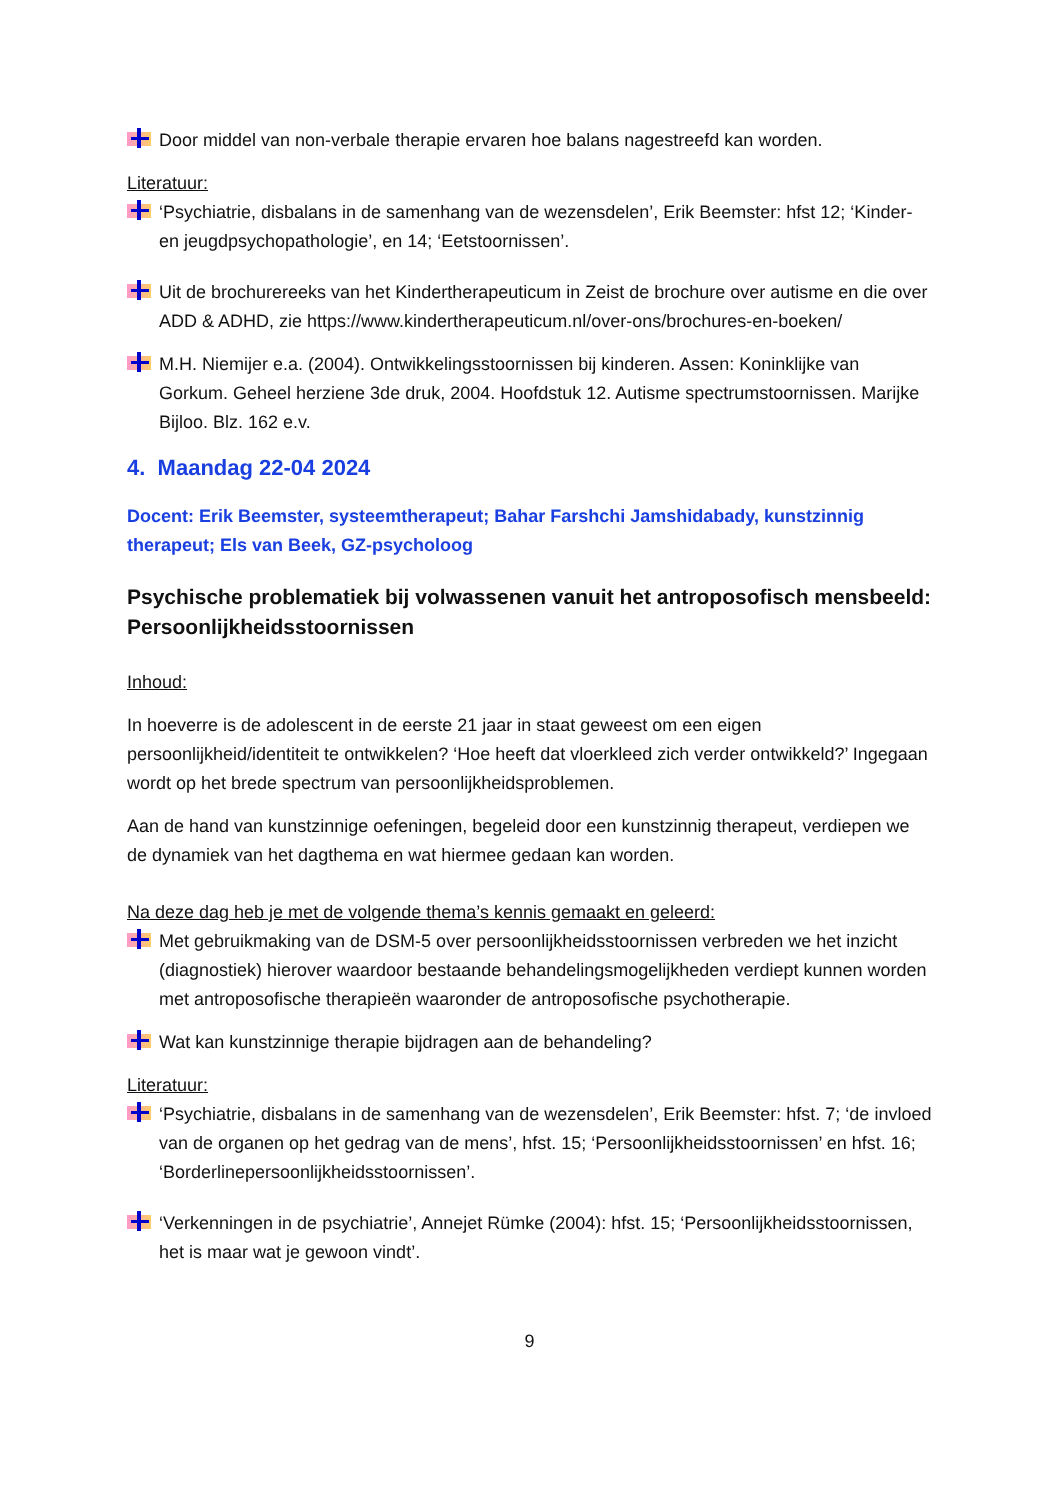Door middel van non-verbale therapie ervaren hoe balans nagestreefd kan worden.
Literatuur:
‘Psychiatrie, disbalans in de samenhang van de wezensdelen’, Erik Beemster: hfst 12; ‘Kinder- en jeugdpsychopathologie’, en 14; ‘Eetstoornissen’.
Uit de brochurereeks van het Kindertherapeuticum in Zeist de brochure over autisme en die over ADD & ADHD, zie https://www.kindertherapeuticum.nl/over-ons/brochures-en-boeken/
M.H. Niemijer e.a. (2004). Ontwikkelingsstoornissen bij kinderen. Assen: Koninklijke van Gorkum. Geheel herziene 3de druk, 2004. Hoofdstuk 12. Autisme spectrumstoornissen. Marijke Bijloo. Blz. 162 e.v.
4. Maandag 22-04 2024
Docent: Erik Beemster, systeemtherapeut; Bahar Farshchi Jamshidabady, kunstzinnig therapeut; Els van Beek, GZ-psycholoog
Psychische problematiek bij volwassenen vanuit het antroposofisch mensbeeld: Persoonlijkheidsstoornissen
Inhoud:
In hoeverre is de adolescent in de eerste 21 jaar in staat geweest om een eigen persoonlijkheid/identiteit te ontwikkelen? ‘Hoe heeft dat vloerkleed zich verder ontwikkeld?’ Ingegaan wordt op het brede spectrum van persoonlijkheidsproblemen.
Aan de hand van kunstzinnige oefeningen, begeleid door een kunstzinnig therapeut, verdiepen we de dynamiek van het dagthema en wat hiermee gedaan kan worden.
Na deze dag heb je met de volgende thema’s kennis gemaakt en geleerd:
Met gebruikmaking van de DSM-5 over persoonlijkheidsstoornissen verbreden we het inzicht (diagnostiek) hierover waardoor bestaande behandelingsmogelijkheden verdiept kunnen worden met antroposofische therapieën waaronder de antroposofische psychotherapie.
Wat kan kunstzinnige therapie bijdragen aan de behandeling?
Literatuur:
‘Psychiatrie, disbalans in de samenhang van de wezensdelen’, Erik Beemster: hfst. 7; ‘de invloed van de organen op het gedrag van de mens’, hfst. 15; ‘Persoonlijkheidsstoornissen’ en hfst. 16; ‘Borderlinepersoonlijkheidsstoornissen’.
‘Verkenningen in de psychiatrie’, Annejet Rümke (2004): hfst. 15; ‘Persoonlijkheidsstoornissen, het is maar wat je gewoon vindt’.
9